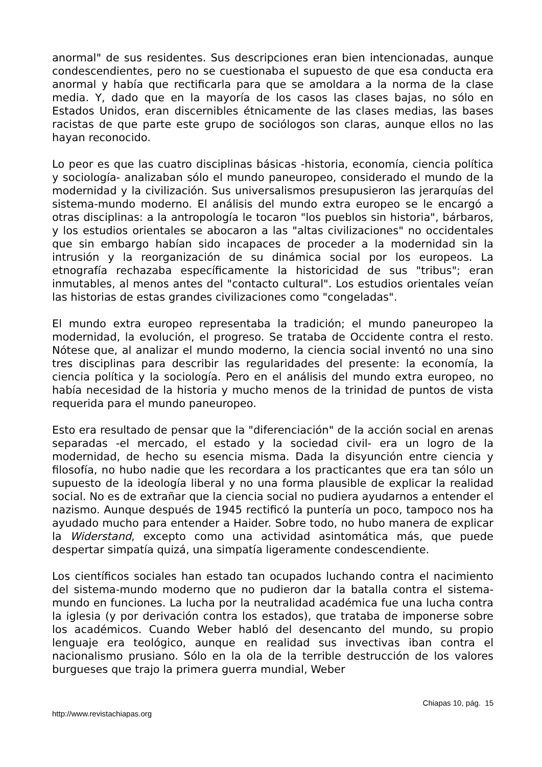anormal" de sus residentes. Sus descripciones eran bien intencionadas, aunque condescendientes, pero no se cuestionaba el supuesto de que esa conducta era anormal y había que rectificarla para que se amoldara a la norma de la clase media. Y, dado que en la mayoría de los casos las clases bajas, no sólo en Estados Unidos, eran discernibles étnicamente de las clases medias, las bases racistas de que parte este grupo de sociólogos son claras, aunque ellos no las hayan reconocido.
Lo peor es que las cuatro disciplinas básicas -historia, economía, ciencia política y sociología- analizaban sólo el mundo paneuropeo, considerado el mundo de la modernidad y la civilización. Sus universalismos presupusieron las jerarquías del sistema-mundo moderno. El análisis del mundo extra europeo se le encargó a otras disciplinas: a la antropología le tocaron "los pueblos sin historia", bárbaros, y los estudios orientales se abocaron a las "altas civilizaciones" no occidentales que sin embargo habían sido incapaces de proceder a la modernidad sin la intrusión y la reorganización de su dinámica social por los europeos. La etnografía rechazaba específicamente la historicidad de sus "tribus"; eran inmutables, al menos antes del "contacto cultural". Los estudios orientales veían las historias de estas grandes civilizaciones como "congeladas".
El mundo extra europeo representaba la tradición; el mundo paneuropeo la modernidad, la evolución, el progreso. Se trataba de Occidente contra el resto. Nótese que, al analizar el mundo moderno, la ciencia social inventó no una sino tres disciplinas para describir las regularidades del presente: la economía, la ciencia política y la sociología. Pero en el análisis del mundo extra europeo, no había necesidad de la historia y mucho menos de la trinidad de puntos de vista requerida para el mundo paneuropeo.
Esto era resultado de pensar que la "diferenciación" de la acción social en arenas separadas -el mercado, el estado y la sociedad civil- era un logro de la modernidad, de hecho su esencia misma. Dada la disyunción entre ciencia y filosofía, no hubo nadie que les recordara a los practicantes que era tan sólo un supuesto de la ideología liberal y no una forma plausible de explicar la realidad social. No es de extrañar que la ciencia social no pudiera ayudarnos a entender el nazismo. Aunque después de 1945 rectificó la puntería un poco, tampoco nos ha ayudado mucho para entender a Haider. Sobre todo, no hubo manera de explicar la Widerstand, excepto como una actividad asintomática más, que puede despertar simpatía quizá, una simpatía ligeramente condescendiente.
Los científicos sociales han estado tan ocupados luchando contra el nacimiento del sistema-mundo moderno que no pudieron dar la batalla contra el sistema-mundo en funciones. La lucha por la neutralidad académica fue una lucha contra la iglesia (y por derivación contra los estados), que trataba de imponerse sobre los académicos. Cuando Weber habló del desencanto del mundo, su propio lenguaje era teológico, aunque en realidad sus invectivas iban contra el nacionalismo prusiano. Sólo en la ola de la terrible destrucción de los valores burgueses que trajo la primera guerra mundial, Weber
Chiapas 10, pág. 15
http://www.revistachiapas.org